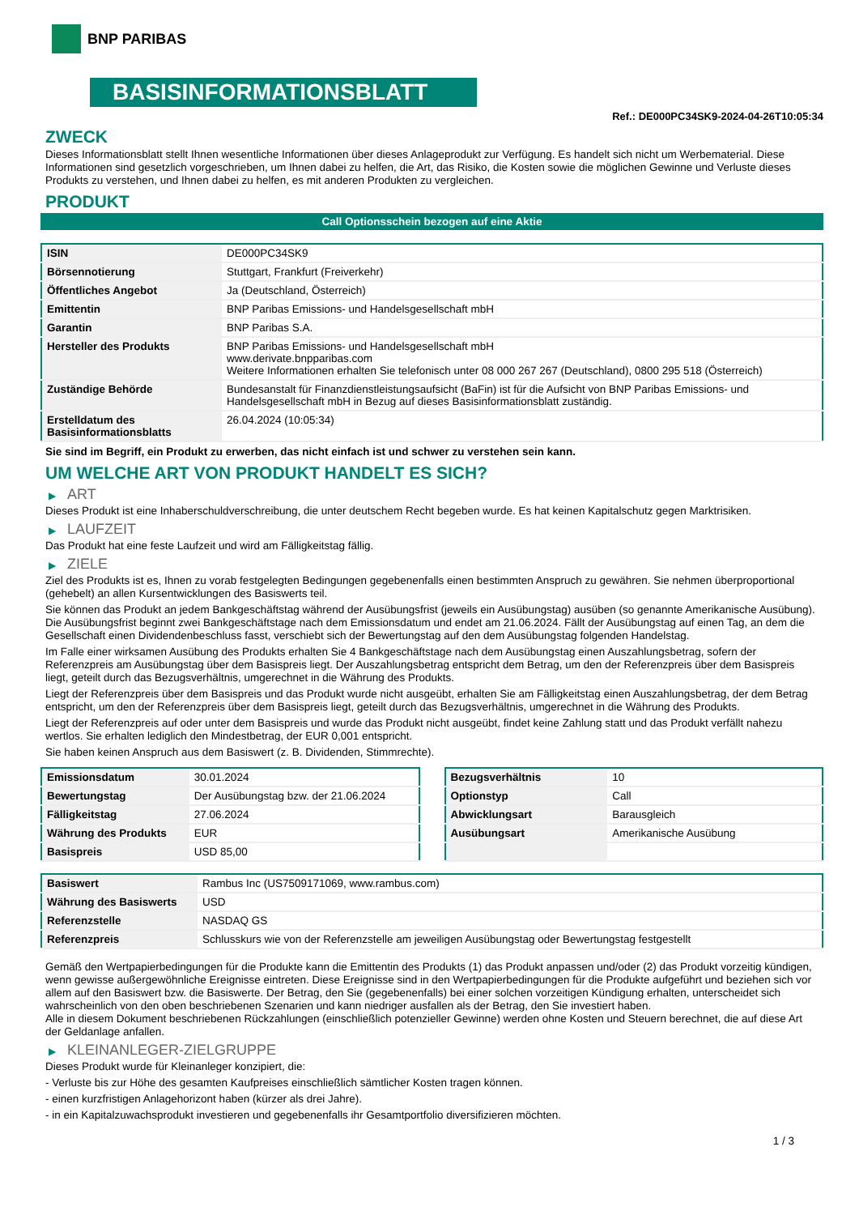BNP PARIBAS
BASISINFORMATIONSBLATT
Ref.: DE000PC34SK9-2024-04-26T10:05:34
ZWECK
Dieses Informationsblatt stellt Ihnen wesentliche Informationen über dieses Anlageprodukt zur Verfügung. Es handelt sich nicht um Werbematerial. Diese Informationen sind gesetzlich vorgeschrieben, um Ihnen dabei zu helfen, die Art, das Risiko, die Kosten sowie die möglichen Gewinne und Verluste dieses Produkts zu verstehen, und Ihnen dabei zu helfen, es mit anderen Produkten zu vergleichen.
PRODUKT
Call Optionsschein bezogen auf eine Aktie
| ISIN | DE000PC34SK9 |
| Börsennotierung | Stuttgart, Frankfurt (Freiverkehr) |
| Öffentliches Angebot | Ja (Deutschland, Österreich) |
| Emittentin | BNP Paribas Emissions- und Handelsgesellschaft mbH |
| Garantin | BNP Paribas S.A. |
| Hersteller des Produkts | BNP Paribas Emissions- und Handelsgesellschaft mbH www.derivate.bnpparibas.com Weitere Informationen erhalten Sie telefonisch unter 08 000 267 267 (Deutschland), 0800 295 518 (Österreich) |
| Zuständige Behörde | Bundesanstalt für Finanzdienstleistungsaufsicht (BaFin) ist für die Aufsicht von BNP Paribas Emissions- und Handelsgesellschaft mbH in Bezug auf dieses Basisinformationsblatt zuständig. |
| Erstelldatum des Basisinformationsblatts | 26.04.2024 (10:05:34) |
Sie sind im Begriff, ein Produkt zu erwerben, das nicht einfach ist und schwer zu verstehen sein kann.
UM WELCHE ART VON PRODUKT HANDELT ES SICH?
▶ ART
Dieses Produkt ist eine Inhaberschuldverschreibung, die unter deutschem Recht begeben wurde. Es hat keinen Kapitalschutz gegen Marktrisiken.
▶ LAUFZEIT
Das Produkt hat eine feste Laufzeit und wird am Fälligkeitstag fällig.
▶ ZIELE
Ziel des Produkts ist es, Ihnen zu vorab festgelegten Bedingungen gegebenenfalls einen bestimmten Anspruch zu gewähren. Sie nehmen überproportional (gehebelt) an allen Kursentwicklungen des Basiswerts teil.
Sie können das Produkt an jedem Bankgeschäftstag während der Ausübungsfrist (jeweils ein Ausübungstag) ausüben (so genannte Amerikanische Ausübung). Die Ausübungsfrist beginnt zwei Bankgeschäftstage nach dem Emissionsdatum und endet am 21.06.2024. Fällt der Ausübungstag auf einen Tag, an dem die Gesellschaft einen Dividendenbeschluss fasst, verschiebt sich der Bewertungstag auf den dem Ausübungstag folgenden Handelstag.
Im Falle einer wirksamen Ausübung des Produkts erhalten Sie 4 Bankgeschäftstage nach dem Ausübungstag einen Auszahlungsbetrag, sofern der Referenzpreis am Ausübungstag über dem Basispreis liegt. Der Auszahlungsbetrag entspricht dem Betrag, um den der Referenzpreis über dem Basispreis liegt, geteilt durch das Bezugsverhältnis, umgerechnet in die Währung des Produkts.
Liegt der Referenzpreis über dem Basispreis und das Produkt wurde nicht ausgeübt, erhalten Sie am Fälligkeitstag einen Auszahlungsbetrag, der dem Betrag entspricht, um den der Referenzpreis über dem Basispreis liegt, geteilt durch das Bezugsverhältnis, umgerechnet in die Währung des Produkts.
Liegt der Referenzpreis auf oder unter dem Basispreis und wurde das Produkt nicht ausgeübt, findet keine Zahlung statt und das Produkt verfällt nahezu wertlos. Sie erhalten lediglich den Mindestbetrag, der EUR 0,001 entspricht.
Sie haben keinen Anspruch aus dem Basiswert (z. B. Dividenden, Stimmrechte).
| Emissionsdatum | 30.01.2024 |
| Bewertungstag | Der Ausübungstag bzw. der 21.06.2024 |
| Fälligkeitstag | 27.06.2024 |
| Währung des Produkts | EUR |
| Basispreis | USD 85,00 |
| Bezugsverhältnis | 10 |
| Optionstyp | Call |
| Abwicklungsart | Barausgleich |
| Ausübungsart | Amerikanische Ausübung |
| Basiswert | Rambus Inc (US7509171069, www.rambus.com) |
| Währung des Basiswerts | USD |
| Referenzstelle | NASDAQ GS |
| Referenzpreis | Schlusskurs wie von der Referenzstelle am jeweiligen Ausübungstag oder Bewertungstag festgestellt |
Gemäß den Wertpapierbedingungen für die Produkte kann die Emittentin des Produkts (1) das Produkt anpassen und/oder (2) das Produkt vorzeitig kündigen, wenn gewisse außergewöhnliche Ereignisse eintreten. Diese Ereignisse sind in den Wertpapierbedingungen für die Produkte aufgeführt und beziehen sich vor allem auf den Basiswert bzw. die Basiswerte. Der Betrag, den Sie (gegebenenfalls) bei einer solchen vorzeitigen Kündigung erhalten, unterscheidet sich wahrscheinlich von den oben beschriebenen Szenarien und kann niedriger ausfallen als der Betrag, den Sie investiert haben.
Alle in diesem Dokument beschriebenen Rückzahlungen (einschließlich potenzieller Gewinne) werden ohne Kosten und Steuern berechnet, die auf diese Art der Geldanlage anfallen.
▶ KLEINANLEGER-ZIELGRUPPE
Dieses Produkt wurde für Kleinanleger konzipiert, die:
- Verluste bis zur Höhe des gesamten Kaufpreises einschließlich sämtlicher Kosten tragen können.
- einen kurzfristigen Anlagehorizont haben (kürzer als drei Jahre).
- in ein Kapitalzuwachsprodukt investieren und gegebenenfalls ihr Gesamtportfolio diversifizieren möchten.
1 / 3